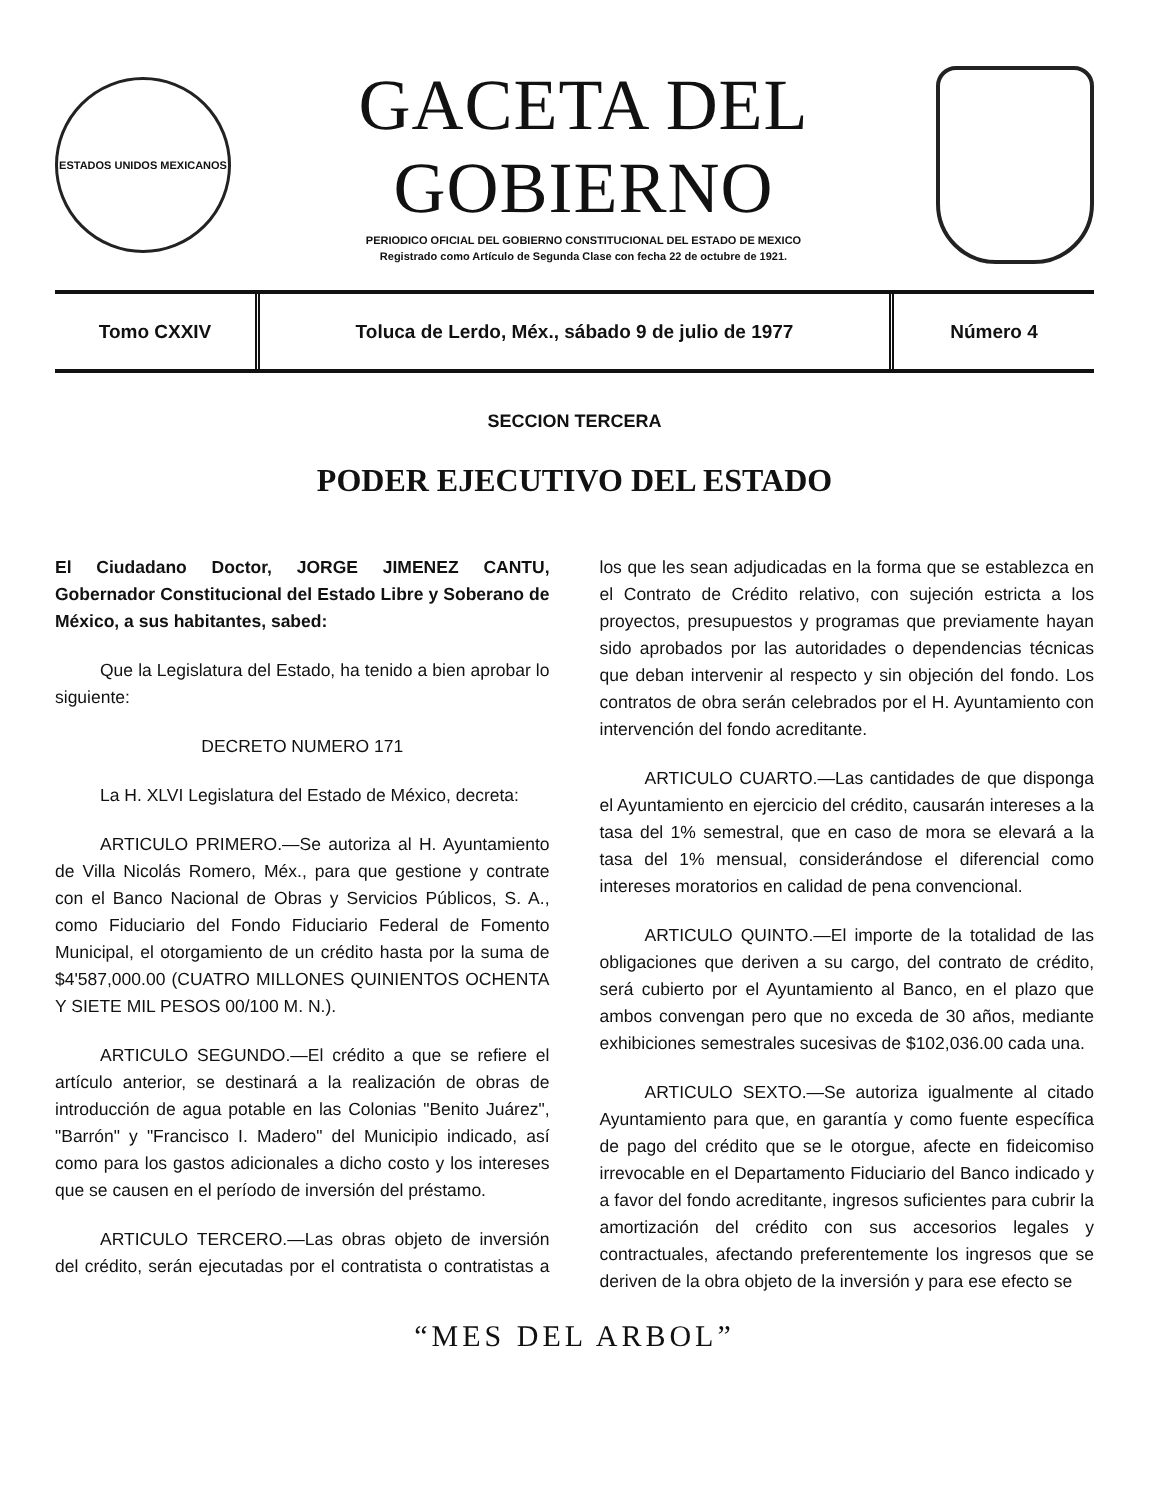ESTADOS UNIDOS MEXICANOS
GACETA DEL GOBIERNO
PERIODICO OFICIAL DEL GOBIERNO CONSTITUCIONAL DEL ESTADO DE MEXICO
Registrado como Artículo de Segunda Clase con fecha 22 de octubre de 1921.
Tomo CXXIV
Toluca de Lerdo, Méx., sábado 9 de julio de 1977
Número 4
SECCION TERCERA
PODER EJECUTIVO DEL ESTADO
El Ciudadano Doctor, JORGE JIMENEZ CANTU, Gobernador Constitucional del Estado Libre y Soberano de México, a sus habitantes, sabed:
Que la Legislatura del Estado, ha tenido a bien aprobar lo siguiente:
DECRETO NUMERO 171
La H. XLVI Legislatura del Estado de México, decreta:
ARTICULO PRIMERO.—Se autoriza al H. Ayuntamiento de Villa Nicolás Romero, Méx., para que gestione y contrate con el Banco Nacional de Obras y Servicios Públicos, S. A., como Fiduciario del Fondo Fiduciario Federal de Fomento Municipal, el otorgamiento de un crédito hasta por la suma de $4'587,000.00 (CUATRO MILLONES QUINIENTOS OCHENTA Y SIETE MIL PESOS 00/100 M. N.).
ARTICULO SEGUNDO.—El crédito a que se refiere el artículo anterior, se destinará a la realización de obras de introducción de agua potable en las Colonias "Benito Juárez", "Barrón" y "Francisco I. Madero" del Municipio indicado, así como para los gastos adicionales a dicho costo y los intereses que se causen en el período de inversión del préstamo.
ARTICULO TERCERO.—Las obras objeto de inversión del crédito, serán ejecutadas por el contratista o contratistas a los que les sean adjudicadas en la forma que se establezca en el Contrato de Crédito relativo, con sujeción estricta a los proyectos, presupuestos y programas que previamente hayan sido aprobados por las autoridades o dependencias técnicas que deban intervenir al respecto y sin objeción del fondo. Los contratos de obra serán celebrados por el H. Ayuntamiento con intervención del fondo acreditante.
ARTICULO CUARTO.—Las cantidades de que disponga el Ayuntamiento en ejercicio del crédito, causarán intereses a la tasa del 1% semestral, que en caso de mora se elevará a la tasa del 1% mensual, considerándose el diferencial como intereses moratorios en calidad de pena convencional.
ARTICULO QUINTO.—El importe de la totalidad de las obligaciones que deriven a su cargo, del contrato de crédito, será cubierto por el Ayuntamiento al Banco, en el plazo que ambos convengan pero que no exceda de 30 años, mediante exhibiciones semestrales sucesivas de $102,036.00 cada una.
ARTICULO SEXTO.—Se autoriza igualmente al citado Ayuntamiento para que, en garantía y como fuente específica de pago del crédito que se le otorgue, afecte en fideicomiso irrevocable en el Departamento Fiduciario del Banco indicado y a favor del fondo acreditante, ingresos suficientes para cubrir la amortización del crédito con sus accesorios legales y contractuales, afectando preferentemente los ingresos que se deriven de la obra objeto de la inversión y para ese efecto se
“MES DEL ARBOL”